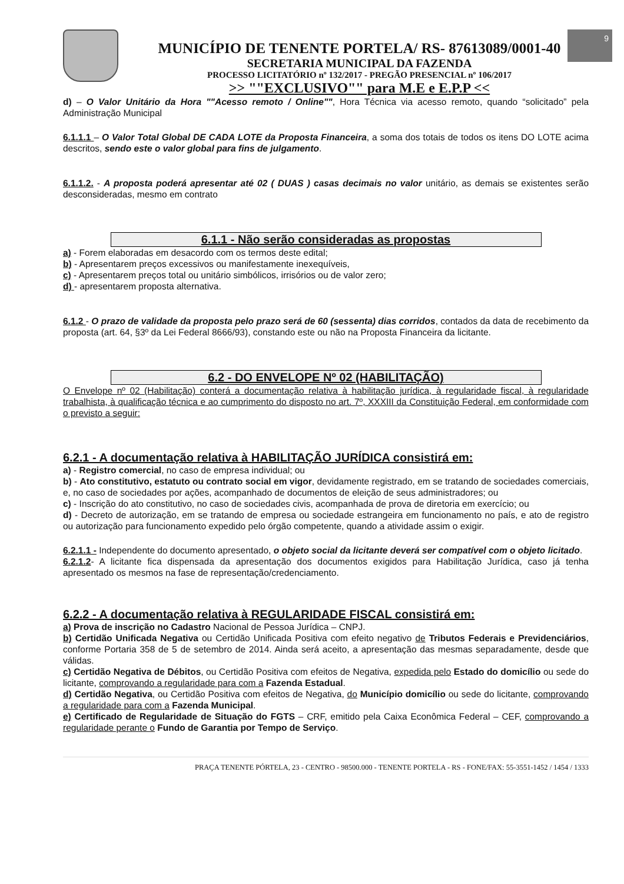9
MUNICÍPIO DE TENENTE PORTELA/ RS- 87613089/0001-40
SECRETARIA MUNICIPAL DA FAZENDA
PROCESSO LICITATÓRIO nº 132/2017 - PREGÃO PRESENCIAL nº 106/2017
>> ""EXCLUSIVO"" para M.E e E.P.P <<
d) – O Valor Unitário da Hora ""Acesso remoto / Online"", Hora Técnica via acesso remoto, quando “solicitado” pela Administração Municipal
6.1.1.1 – O Valor Total Global DE CADA LOTE da Proposta Financeira, a soma dos totais de todos os itens DO LOTE acima descritos, sendo este o valor global para fins de julgamento.
6.1.1.2. - A proposta poderá apresentar até 02 ( DUAS ) casas decimais no valor unitário, as demais se existentes serão desconsideradas, mesmo em contrato
6.1.1 - Não serão consideradas as propostas
a) - Forem elaboradas em desacordo com os termos deste edital;
b) - Apresentarem preços excessivos ou manifestamente inexequíveis,
c) - Apresentarem preços total ou unitário simbólicos, irrisórios ou de valor zero;
d) - apresentarem proposta alternativa.
6.1.2 - O prazo de validade da proposta pelo prazo será de 60 (sessenta) dias corridos, contados da data de recebimento da proposta (art. 64, §3º da Lei Federal 8666/93), constando este ou não na Proposta Financeira da licitante.
6.2 - DO ENVELOPE Nº 02 (HABILITAÇÃO)
O Envelope nº 02 (Habilitação) conterá a documentação relativa à habilitação jurídica, à regularidade fiscal, à regularidade trabalhista, à qualificação técnica e ao cumprimento do disposto no art. 7º, XXXIII da Constituição Federal, em conformidade com o previsto a seguir:
6.2.1 - A documentação relativa à HABILITAÇÃO JURÍDICA consistirá em:
a) - Registro comercial, no caso de empresa individual; ou
b) - Ato constitutivo, estatuto ou contrato social em vigor, devidamente registrado, em se tratando de sociedades comerciais, e, no caso de sociedades por ações, acompanhado de documentos de eleição de seus administradores; ou
c) - Inscrição do ato constitutivo, no caso de sociedades civis, acompanhada de prova de diretoria em exercício; ou
d) - Decreto de autorização, em se tratando de empresa ou sociedade estrangeira em funcionamento no país, e ato de registro ou autorização para funcionamento expedido pelo órgão competente, quando a atividade assim o exigir.
6.2.1.1 - Independente do documento apresentado, o objeto social da licitante deverá ser compatível com o objeto licitado.
6.2.1.2- A licitante fica dispensada da apresentação dos documentos exigidos para Habilitação Jurídica, caso já tenha apresentado os mesmos na fase de representação/credenciamento.
6.2.2 - A documentação relativa à REGULARIDADE FISCAL consistirá em:
a) Prova de inscrição no Cadastro Nacional de Pessoa Jurídica – CNPJ.
b) Certidão Unificada Negativa ou Certidão Unificada Positiva com efeito negativo de Tributos Federais e Previdenciários, conforme Portaria 358 de 5 de setembro de 2014. Ainda será aceito, a apresentação das mesmas separadamente, desde que válidas.
c) Certidão Negativa de Débitos, ou Certidão Positiva com efeitos de Negativa, expedida pelo Estado do domicílio ou sede do licitante, comprovando a regularidade para com a Fazenda Estadual.
d) Certidão Negativa, ou Certidão Positiva com efeitos de Negativa, do Município domicílio ou sede do licitante, comprovando a regularidade para com a Fazenda Municipal.
e) Certificado de Regularidade de Situação do FGTS – CRF, emitido pela Caixa Econômica Federal – CEF, comprovando a regularidade perante o Fundo de Garantia por Tempo de Serviço.
PRAÇA TENENTE PÓRTELA, 23 - CENTRO - 98500.000 - TENENTE PORTELA - RS - FONE/FAX: 55-3551-1452 / 1454 / 1333